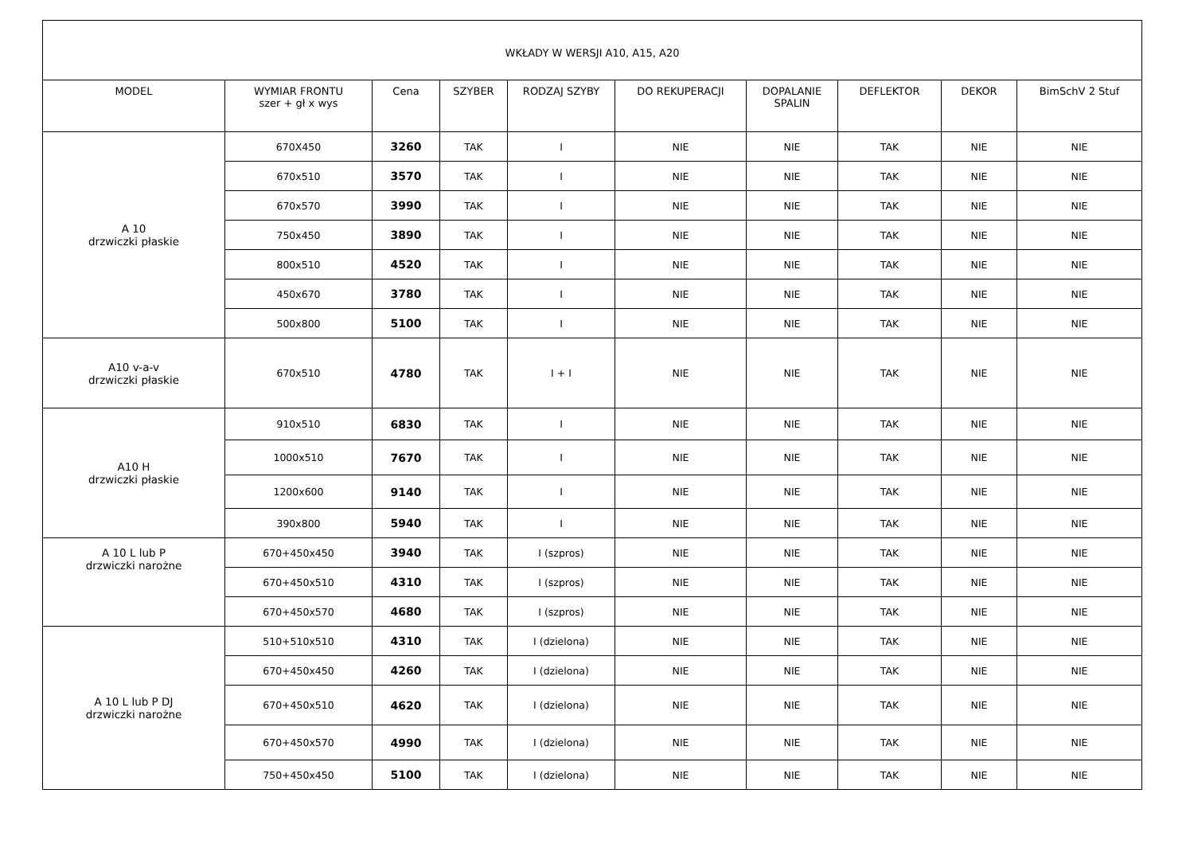| WKŁADY W WERSJI A10, A15, A20 | | | | | | | | | |
| --- | --- | --- | --- | --- | --- | --- | --- | --- | --- |
| MODEL | WYMIAR FRONTU szer + gł x wys | Cena | SZYBER | RODZAJ SZYBY | DO REKUPERACJI | DOPALANIE SPALIN | DEFLEKTOR | DEKOR | BimSchV 2 Stuf |
| A 10 drzwiczki płaskie | 670X450 | 3260 | TAK | I | NIE | NIE | TAK | NIE | NIE |
| | 670x510 | 3570 | TAK | I | NIE | NIE | TAK | NIE | NIE |
| | 670x570 | 3990 | TAK | I | NIE | NIE | TAK | NIE | NIE |
| | 750x450 | 3890 | TAK | I | NIE | NIE | TAK | NIE | NIE |
| | 800x510 | 4520 | TAK | I | NIE | NIE | TAK | NIE | NIE |
| | 450x670 | 3780 | TAK | I | NIE | NIE | TAK | NIE | NIE |
| | 500x800 | 5100 | TAK | I | NIE | NIE | TAK | NIE | NIE |
| A10 v-a-v drzwiczki płaskie | 670x510 | 4780 | TAK | I + I | NIE | NIE | TAK | NIE | NIE |
| A10 H drzwiczki płaskie | 910x510 | 6830 | TAK | I | NIE | NIE | TAK | NIE | NIE |
| | 1000x510 | 7670 | TAK | I | NIE | NIE | TAK | NIE | NIE |
| | 1200x600 | 9140 | TAK | I | NIE | NIE | TAK | NIE | NIE |
| | 390x800 | 5940 | TAK | I | NIE | NIE | TAK | NIE | NIE |
| A 10 L lub P drzwiczki narożne | 670+450x450 | 3940 | TAK | I (szpros) | NIE | NIE | TAK | NIE | NIE |
| | 670+450x510 | 4310 | TAK | I (szpros) | NIE | NIE | TAK | NIE | NIE |
| | 670+450x570 | 4680 | TAK | I (szpros) | NIE | NIE | TAK | NIE | NIE |
| A 10 L lub P DJ drzwiczki narożne | 510+510x510 | 4310 | TAK | I (dzielona) | NIE | NIE | TAK | NIE | NIE |
| | 670+450x450 | 4260 | TAK | I (dzielona) | NIE | NIE | TAK | NIE | NIE |
| | 670+450x510 | 4620 | TAK | I (dzielona) | NIE | NIE | TAK | NIE | NIE |
| | 670+450x570 | 4990 | TAK | I (dzielona) | NIE | NIE | TAK | NIE | NIE |
| | 750+450x450 | 5100 | TAK | I (dzielona) | NIE | NIE | TAK | NIE | NIE |